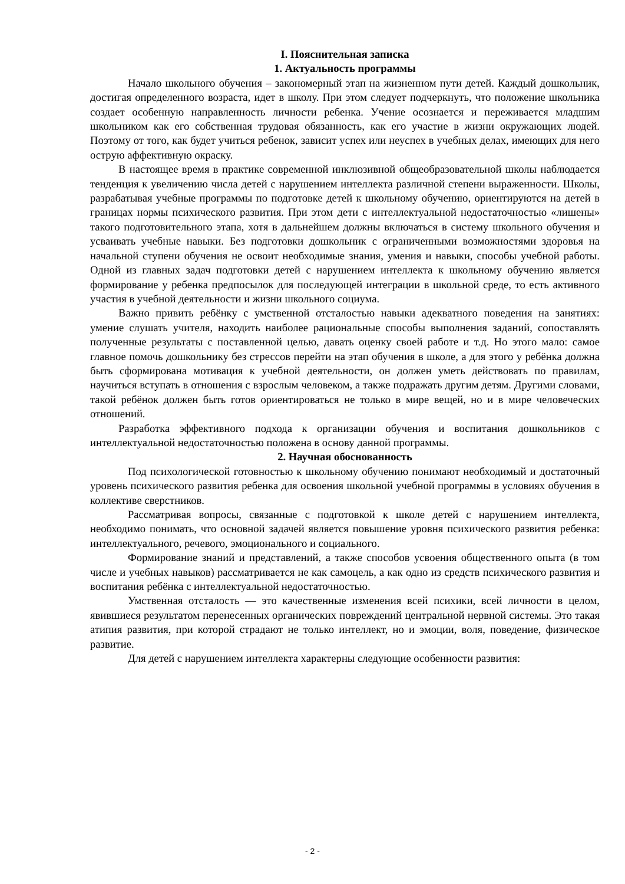I. Пояснительная записка
1. Актуальность программы
Начало школьного обучения – закономерный этап на жизненном пути детей. Каждый дошкольник, достигая определенного возраста, идет в школу. При этом следует подчеркнуть, что положение школьника создает особенную направленность личности ребенка. Учение осознается и переживается младшим школьником как его собственная трудовая обязанность, как его участие в жизни окружающих людей. Поэтому от того, как будет учиться ребенок, зависит успех или неуспех в учебных делах, имеющих для него острую аффективную окраску.
В настоящее время в практике современной инклюзивной общеобразовательной школы наблюдается тенденция к увеличению числа детей с нарушением интеллекта различной степени выраженности. Школы, разрабатывая учебные программы по подготовке детей к школьному обучению, ориентируются на детей в границах нормы психического развития. При этом дети с интеллектуальной недостаточностью «лишены» такого подготовительного этапа, хотя в дальнейшем должны включаться в систему школьного обучения и усваивать учебные навыки. Без подготовки дошкольник с ограниченными возможностями здоровья на начальной ступени обучения не освоит необходимые знания, умения и навыки, способы учебной работы. Одной из главных задач подготовки детей с нарушением интеллекта к школьному обучению является формирование у ребенка предпосылок для последующей интеграции в школьной среде, то есть активного участия в учебной деятельности и жизни школьного социума.
Важно привить ребёнку с умственной отсталостью навыки адекватного поведения на занятиях: умение слушать учителя, находить наиболее рациональные способы выполнения заданий, сопоставлять полученные результаты с поставленной целью, давать оценку своей работе и т.д. Но этого мало: самое главное помочь дошкольнику без стрессов перейти на этап обучения в школе, а для этого у ребёнка должна быть сформирована мотивация к учебной деятельности, он должен уметь действовать по правилам, научиться вступать в отношения с взрослым человеком, а также подражать другим детям. Другими словами, такой ребёнок должен быть готов ориентироваться не только в мире вещей, но и в мире человеческих отношений.
Разработка эффективного подхода к организации обучения и воспитания дошкольников с интеллектуальной недостаточностью положена в основу данной программы.
2. Научная обоснованность
Под психологической готовностью к школьному обучению понимают необходимый и достаточный уровень психического развития ребенка для освоения школьной учебной программы в условиях обучения в коллективе сверстников.
Рассматривая вопросы, связанные с подготовкой к школе детей с нарушением интеллекта, необходимо понимать, что основной задачей является повышение уровня психического развития ребенка: интеллектуального, речевого, эмоционального и социального.
Формирование знаний и представлений, а также способов усвоения общественного опыта (в том числе и учебных навыков) рассматривается не как самоцель, а как одно из средств психического развития и воспитания ребёнка с интеллектуальной недостаточностью.
Умственная отсталость — это качественные изменения всей психики, всей личности в целом, явившиеся результатом перенесенных органических повреждений центральной нервной системы. Это такая атипия развития, при которой страдают не только интеллект, но и эмоции, воля, поведение, физическое развитие.
Для детей с нарушением интеллекта характерны следующие особенности развития:
- 2 -